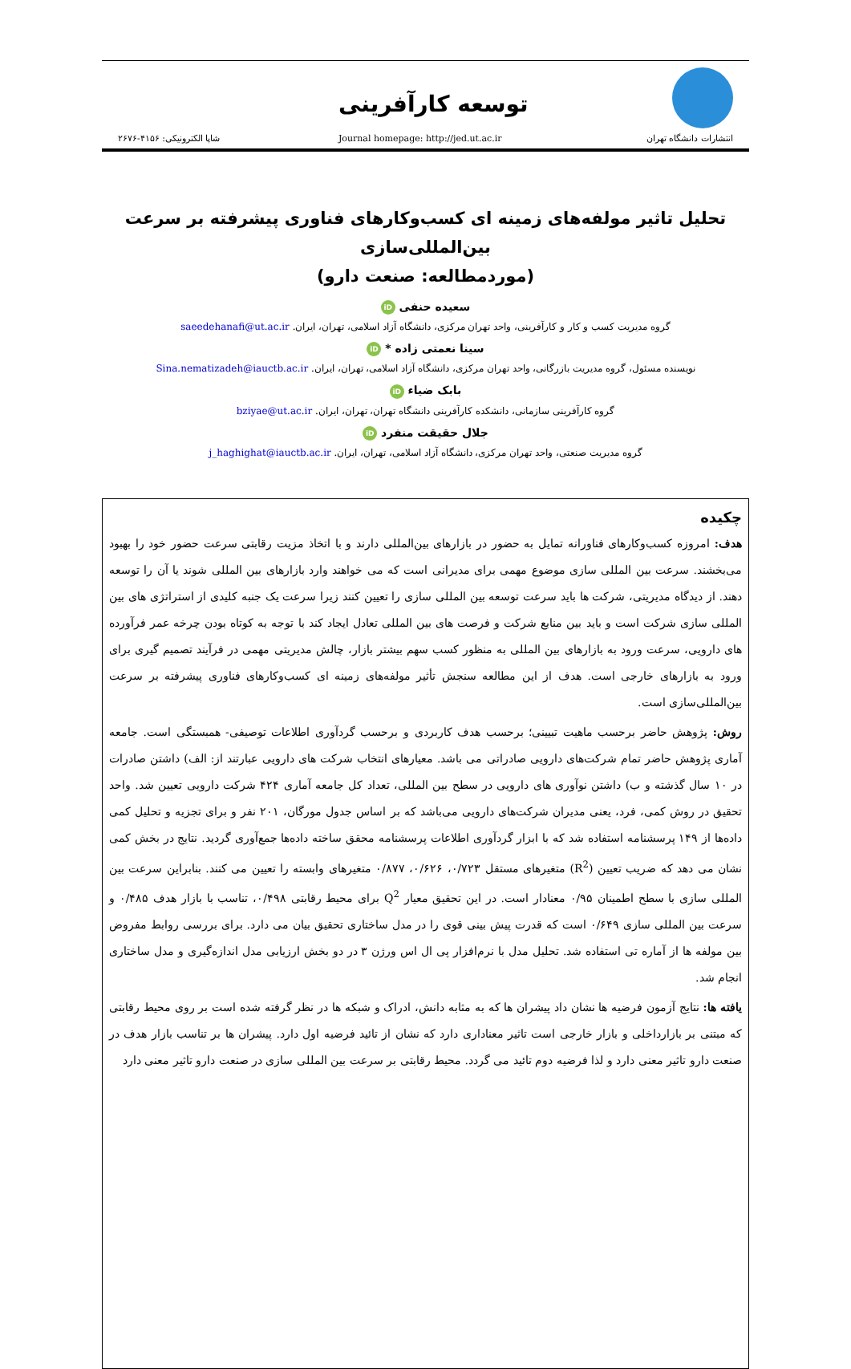انتشارات دانشگاه تهران
توسعه کارآفرینی
Journal homepage: http://jed.ut.ac.ir
شاپا الکترونیکی: ۴۱۵۶-۲۶۷۶
تحلیل تاثیر مولفه‌های زمینه ای کسب‌وکارهای فناوری پیشرفته بر سرعت بین‌المللی‌سازی
(موردمطالعه: صنعت دارو)
سعیده حنفی iD
گروه مدیریت کسب و کار و کارآفرینی، واحد تهران مرکزی، دانشگاه آزاد اسلامی، تهران، ایران. saeedehanafi@ut.ac.ir
سینا نعمتی زاده * iD
نویسنده مسئول، گروه مدیریت بازرگانی، واحد تهران مرکزی، دانشگاه آزاد اسلامی، تهران، ایران. Sina.nematizadeh@iauctb.ac.ir
بابک ضیاء iD
گروه کارآفرینی سازمانی، دانشکده کارآفرینی دانشگاه تهران، تهران، ایران. bziyae@ut.ac.ir
جلال حقیقت منفرد iD
گروه مدیریت صنعتی، واحد تهران مرکزی، دانشگاه آزاد اسلامی، تهران، ایران. j_haghighat@iauctb.ac.ir
چکیده
هدف: امروزه کسب‌وکارهای فناورانه تمایل به حضور در بازارهای بین‌المللی دارند و با اتخاذ مزیت رقابتی سرعت حضور خود را بهبود می‌بخشند. سرعت بین المللی سازی موضوع مهمی برای مدیرانی است که می خواهند وارد بازارهای بین المللی شوند یا آن را توسعه دهند. از دیدگاه مدیریتی، شرکت ها باید سرعت توسعه بین المللی سازی را تعیین کنند زیرا سرعت یک جنبه کلیدی از استراتژی های بین المللی سازی شرکت است و باید بین منابع شرکت و فرصت های بین المللی تعادل ایجاد کند با توجه به کوتاه بودن چرخه عمر فرآورده های دارویی، سرعت ورود به بازارهای بین المللی به منظور کسب سهم بیشتر بازار، چالش مدیریتی مهمی در فرآیند تصمیم گیری برای ورود به بازارهای خارجی است. هدف از این مطالعه سنجش تأثیر مولفه‌های زمینه ای کسب‌وکارهای فناوری پیشرفته بر سرعت بین‌المللی‌سازی است.
روش: پژوهش حاضر برحسب ماهیت تبیینی؛ برحسب هدف کاربردی و برحسب گردآوری اطلاعات توصیفی- همبستگی است. جامعه آماری پژوهش حاضر تمام شرکت‌های دارویی صادراتی می باشد. معیارهای انتخاب شرکت های دارویی عبارتند از: الف) داشتن صادرات در ۱۰ سال گذشته و ب) داشتن نوآوری های دارویی در سطح بین المللی، تعداد کل جامعه آماری ۴۲۴ شرکت دارویی تعیین شد. واحد تحقیق در روش کمی، فرد، یعنی مدیران شرکت‌های دارویی می‌باشد که بر اساس جدول مورگان، ۲۰۱ نفر و برای تجزیه و تحلیل کمی داده‌ها از ۱۴۹ پرسشنامه استفاده شد که با ابزار گردآوری اطلاعات پرسشنامه محقق ساخته داده‌ها جمع‌آوری گردید. نتایج در بخش کمی نشان می دهد که ضریب تعیین (R<sup>2</sup>) متغیرهای مستقل ۰/۷۲۳، ۰/۶۲۶، ۰/۸۷۷ متغیرهای وابسته را تعیین می کنند. بنابراین سرعت بین المللی سازی با سطح اطمینان ۰/۹۵ معنادار است. در این تحقیق معیار Q<sup>2</sup> برای محیط رقابتی ۰/۴۹۸، تناسب با بازار هدف ۰/۴۸۵ و سرعت بین المللی سازی ۰/۶۴۹ است که قدرت پیش بینی قوی را در مدل ساختاری تحقیق بیان می دارد. برای بررسی روابط مفروض بین مولفه ها از آماره تی استفاده شد. تحلیل مدل با نرم‌افزار پی ال اس ورژن ۳ در دو بخش ارزیابی مدل اندازه‌گیری و مدل ساختاری انجام شد.
یافته ها: نتایج آزمون فرضیه ها نشان داد پیشران ها که به مثابه دانش، ادراک و شبکه ها در نظر گرفته شده است بر روی محیط رقابتی که مبتنی بر بازارداخلی و بازار خارجی است تاثیر معناداری دارد که نشان از تائید فرضیه اول دارد. پیشران ها بر تناسب بازار هدف در صنعت دارو تاثیر معنی دارد و لذا فرضیه دوم تائید می گردد. محیط رقابتی بر سرعت بین المللی سازی در صنعت دارو تاثیر معنی دارد